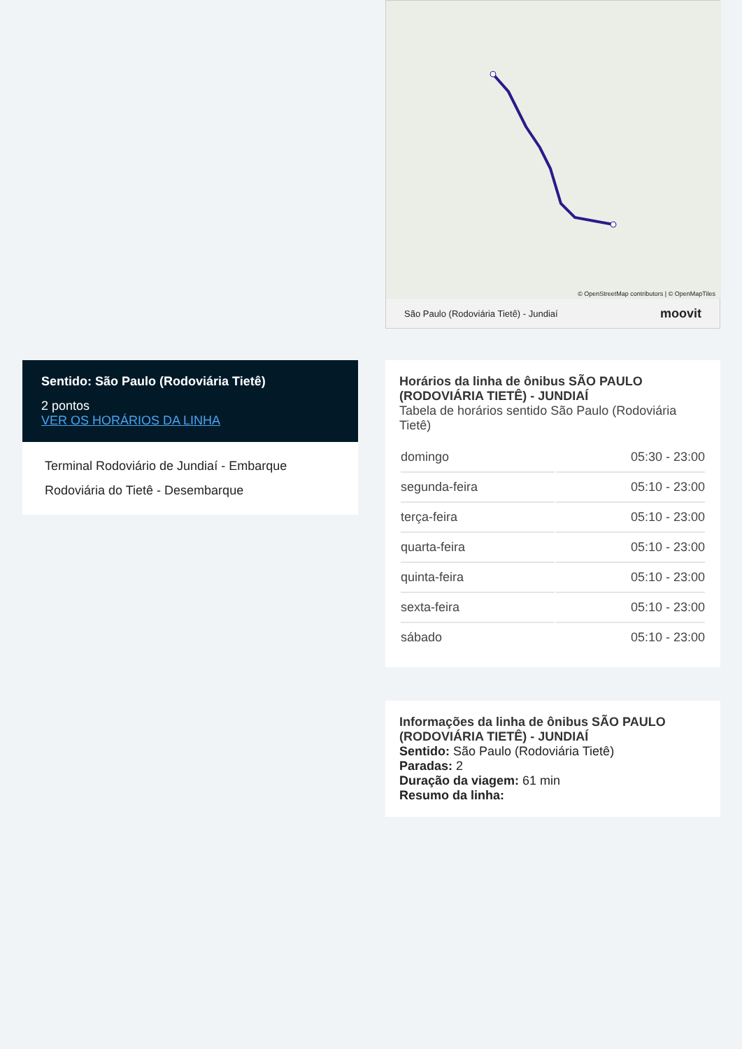© OpenStreetMap contributors | © OpenMapTiles
São Paulo (Rodoviária Tietê) - Jundiaí moovit
Horários da linha de ônibus SÃO PAULO (RODOVIÁRIA TIETÊ) - JUNDIAÍ
Tabela de horários sentido São Paulo (Rodoviária Tietê)
| domingo | 05:30 - 23:00 |
| segunda-feira | 05:10 - 23:00 |
| terça-feira | 05:10 - 23:00 |
| quarta-feira | 05:10 - 23:00 |
| quinta-feira | 05:10 - 23:00 |
| sexta-feira | 05:10 - 23:00 |
| sábado | 05:10 - 23:00 |
Informações da linha de ônibus SÃO PAULO (RODOVIÁRIA TIETÊ) - JUNDIAÍ
Sentido: São Paulo (Rodoviária Tietê)
Paradas: 2
Duração da viagem: 61 min
Resumo da linha:
Sentido: São Paulo (Rodoviária Tietê)
2 pontos
VER OS HORÁRIOS DA LINHA
Terminal Rodoviário de Jundiaí - Embarque
Rodoviária do Tietê - Desembarque